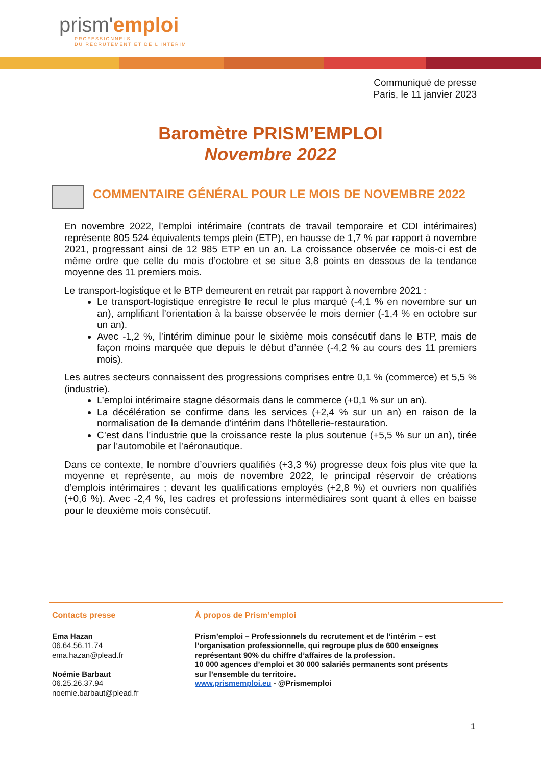prism'emploi
PROFESSIONNELS
DU RECRUTEMENT ET DE L'INTÉRIM
Communiqué de presse
Paris, le 11 janvier 2023
Baromètre PRISM’EMPLOI
Novembre 2022
COMMENTAIRE GÉNÉRAL POUR LE MOIS DE NOVEMBRE 2022
En novembre 2022, l’emploi intérimaire (contrats de travail temporaire et CDI intérimaires) représente 805 524 équivalents temps plein (ETP), en hausse de 1,7 % par rapport à novembre 2021, progressant ainsi de 12 985 ETP en un an. La croissance observée ce mois-ci est de même ordre que celle du mois d’octobre et se situe 3,8 points en dessous de la tendance moyenne des 11 premiers mois.
Le transport-logistique et le BTP demeurent en retrait par rapport à novembre 2021 :
Le transport-logistique enregistre le recul le plus marqué (-4,1 % en novembre sur un an), amplifiant l’orientation à la baisse observée le mois dernier (-1,4 % en octobre sur un an).
Avec -1,2 %, l’intérim diminue pour le sixième mois consécutif dans le BTP, mais de façon moins marquée que depuis le début d’année (-4,2 % au cours des 11 premiers mois).
Les autres secteurs connaissent des progressions comprises entre 0,1 % (commerce) et 5,5 % (industrie).
L’emploi intérimaire stagne désormais dans le commerce (+0,1 % sur un an).
La décélération se confirme dans les services (+2,4 % sur un an) en raison de la normalisation de la demande d’intérim dans l’hôtellerie-restauration.
C’est dans l’industrie que la croissance reste la plus soutenue (+5,5 % sur un an), tirée par l’automobile et l’aéronautique.
Dans ce contexte, le nombre d’ouvriers qualifiés (+3,3 %) progresse deux fois plus vite que la moyenne et représente, au mois de novembre 2022, le principal réservoir de créations d’emplois intérimaires ; devant les qualifications employés (+2,8 %) et ouvriers non qualifiés (+0,6 %). Avec -2,4 %, les cadres et professions intermédiaires sont quant à elles en baisse pour le deuxième mois consécutif.
Contacts presse
Ema Hazan
06.64.56.11.74
ema.hazan@plead.fr
Noémie Barbaut
06.25.26.37.94
noemie.barbaut@plead.fr
À propos de Prism’emploi
Prism’emploi – Professionnels du recrutement et de l’intérim – est l’organisation professionnelle, qui regroupe plus de 600 enseignes représentant 90% du chiffre d’affaires de la profession.
10 000 agences d’emploi et 30 000 salariés permanents sont présents sur l’ensemble du territoire.
www.prismemploi.eu - @Prismemploi
1